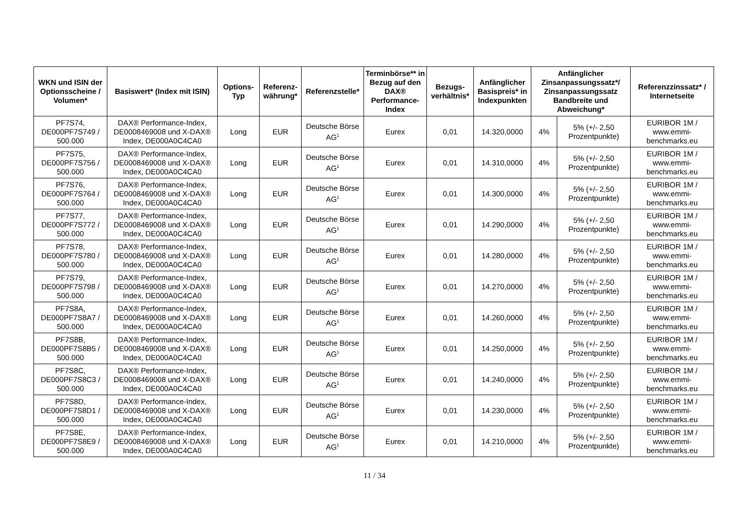| WKN und ISIN der Optionsscheine / Volumen* | Basiswert* (Index mit ISIN) | Options-Typ | Referenz-währung* | Referenzstelle* | Terminbörse** in Bezug auf den DAX® Performance-Index | Bezugs-verhältnis* | Anfänglicher Basispreis* in Indexpunkten | Anfänglicher Zinsanpassungssatz*/ Zinsanpassungssatz Bandbreite und Abweichung* | | Referenzzinssatz* / Internetseite |
| --- | --- | --- | --- | --- | --- | --- | --- | --- | --- | --- |
| PF7S74, DE000PF7S749 / 500.000 | DAX® Performance-Index, DE0008469008 und X-DAX® Index, DE000A0C4CA0 | Long | EUR | Deutsche Börse AG<sup>1</sup> | Eurex | 0,01 | 14.320,0000 | 4% | 5% (+/- 2,50 Prozentpunkte) | EURIBOR 1M / www.emmi-benchmarks.eu |
| PF7S75, DE000PF7S756 / 500.000 | DAX® Performance-Index, DE0008469008 und X-DAX® Index, DE000A0C4CA0 | Long | EUR | Deutsche Börse AG<sup>1</sup> | Eurex | 0,01 | 14.310,0000 | 4% | 5% (+/- 2,50 Prozentpunkte) | EURIBOR 1M / www.emmi-benchmarks.eu |
| PF7S76, DE000PF7S764 / 500.000 | DAX® Performance-Index, DE0008469008 und X-DAX® Index, DE000A0C4CA0 | Long | EUR | Deutsche Börse AG<sup>1</sup> | Eurex | 0,01 | 14.300,0000 | 4% | 5% (+/- 2,50 Prozentpunkte) | EURIBOR 1M / www.emmi-benchmarks.eu |
| PF7S77, DE000PF7S772 / 500.000 | DAX® Performance-Index, DE0008469008 und X-DAX® Index, DE000A0C4CA0 | Long | EUR | Deutsche Börse AG<sup>1</sup> | Eurex | 0,01 | 14.290,0000 | 4% | 5% (+/- 2,50 Prozentpunkte) | EURIBOR 1M / www.emmi-benchmarks.eu |
| PF7S78, DE000PF7S780 / 500.000 | DAX® Performance-Index, DE0008469008 und X-DAX® Index, DE000A0C4CA0 | Long | EUR | Deutsche Börse AG<sup>1</sup> | Eurex | 0,01 | 14.280,0000 | 4% | 5% (+/- 2,50 Prozentpunkte) | EURIBOR 1M / www.emmi-benchmarks.eu |
| PF7S79, DE000PF7S798 / 500.000 | DAX® Performance-Index, DE0008469008 und X-DAX® Index, DE000A0C4CA0 | Long | EUR | Deutsche Börse AG<sup>1</sup> | Eurex | 0,01 | 14.270,0000 | 4% | 5% (+/- 2,50 Prozentpunkte) | EURIBOR 1M / www.emmi-benchmarks.eu |
| PF7S8A, DE000PF7S8A7 / 500.000 | DAX® Performance-Index, DE0008469008 und X-DAX® Index, DE000A0C4CA0 | Long | EUR | Deutsche Börse AG<sup>1</sup> | Eurex | 0,01 | 14.260,0000 | 4% | 5% (+/- 2,50 Prozentpunkte) | EURIBOR 1M / www.emmi-benchmarks.eu |
| PF7S8B, DE000PF7S8B5 / 500.000 | DAX® Performance-Index, DE0008469008 und X-DAX® Index, DE000A0C4CA0 | Long | EUR | Deutsche Börse AG<sup>1</sup> | Eurex | 0,01 | 14.250,0000 | 4% | 5% (+/- 2,50 Prozentpunkte) | EURIBOR 1M / www.emmi-benchmarks.eu |
| PF7S8C, DE000PF7S8C3 / 500.000 | DAX® Performance-Index, DE0008469008 und X-DAX® Index, DE000A0C4CA0 | Long | EUR | Deutsche Börse AG<sup>1</sup> | Eurex | 0,01 | 14.240,0000 | 4% | 5% (+/- 2,50 Prozentpunkte) | EURIBOR 1M / www.emmi-benchmarks.eu |
| PF7S8D, DE000PF7S8D1 / 500.000 | DAX® Performance-Index, DE0008469008 und X-DAX® Index, DE000A0C4CA0 | Long | EUR | Deutsche Börse AG<sup>1</sup> | Eurex | 0,01 | 14.230,0000 | 4% | 5% (+/- 2,50 Prozentpunkte) | EURIBOR 1M / www.emmi-benchmarks.eu |
| PF7S8E, DE000PF7S8E9 / 500.000 | DAX® Performance-Index, DE0008469008 und X-DAX® Index, DE000A0C4CA0 | Long | EUR | Deutsche Börse AG<sup>1</sup> | Eurex | 0,01 | 14.210,0000 | 4% | 5% (+/- 2,50 Prozentpunkte) | EURIBOR 1M / www.emmi-benchmarks.eu |
11 / 34